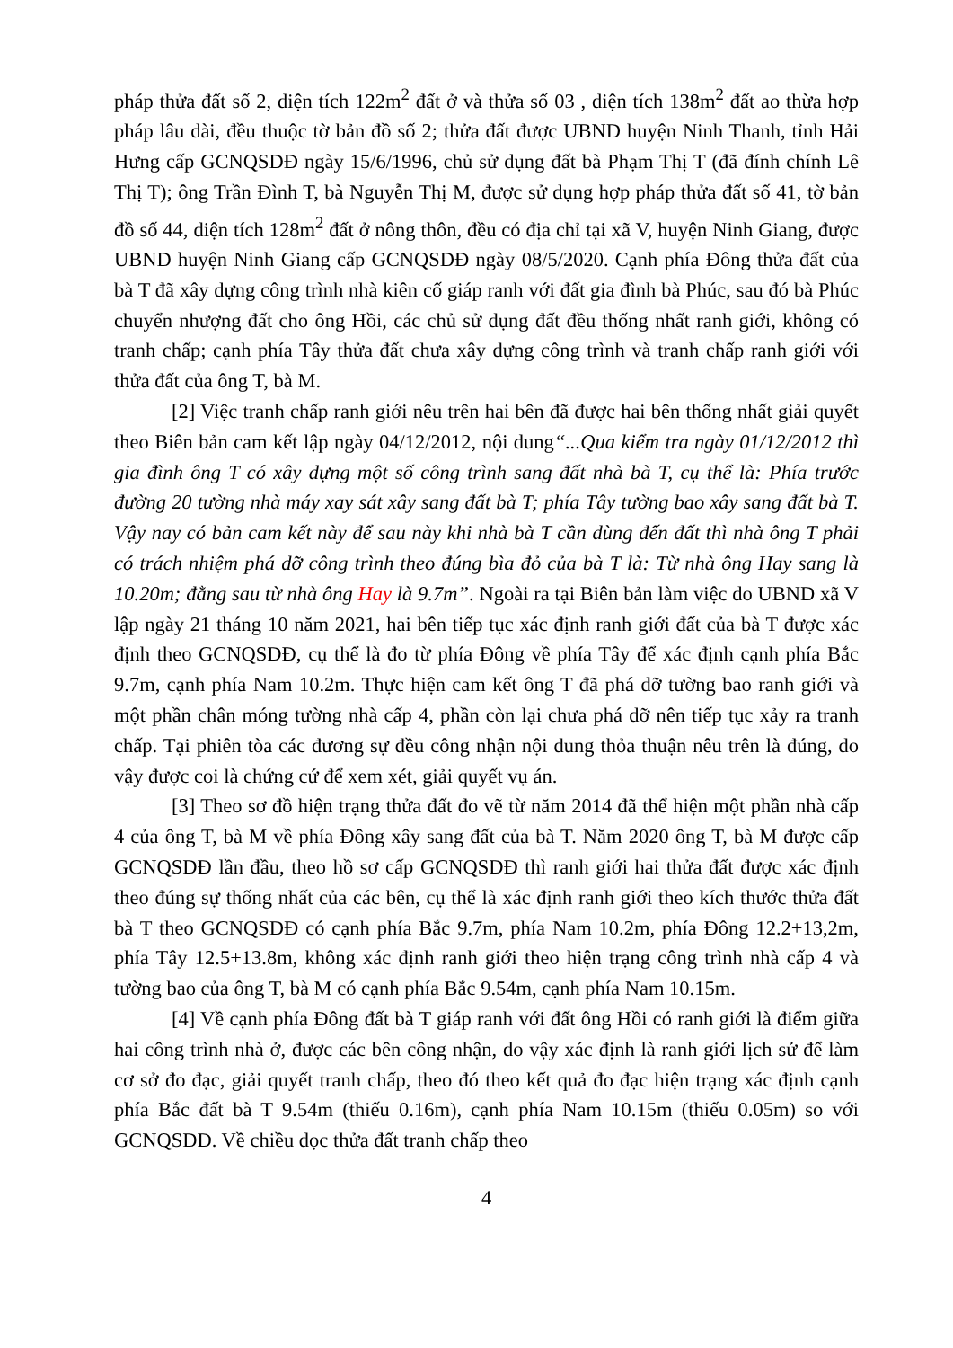pháp thửa đất số 2, diện tích 122m<sup>2</sup> đất ở và thửa số 03 , diện tích 138m<sup>2</sup> đất ao thừa hợp pháp lâu dài, đều thuộc tờ bản đồ số 2; thửa đất được UBND huyện Ninh Thanh, tỉnh Hải Hưng cấp GCNQSDĐ ngày 15/6/1996, chủ sử dụng đất bà Phạm Thị T (đã đính chính Lê Thị T); ông Trần Đình T, bà Nguyễn Thị M, được sử dụng hợp pháp thửa đất số 41, tờ bản đồ số 44, diện tích 128m<sup>2</sup> đất ở nông thôn, đều có địa chỉ tại xã V, huyện Ninh Giang, được UBND huyện Ninh Giang cấp GCNQSDĐ ngày 08/5/2020. Cạnh phía Đông thửa đất của bà T đã xây dựng công trình nhà kiên cố giáp ranh với đất gia đình bà Phúc, sau đó bà Phúc chuyển nhượng đất cho ông Hồi, các chủ sử dụng đất đều thống nhất ranh giới, không có tranh chấp; cạnh phía Tây thửa đất chưa xây dựng công trình và tranh chấp ranh giới với thửa đất của ông T, bà M.
[2] Việc tranh chấp ranh giới nêu trên hai bên đã được hai bên thống nhất giải quyết theo Biên bản cam kết lập ngày 04/12/2012, nội dung“...Qua kiểm tra ngày 01/12/2012 thì gia đình ông T có xây dựng một số công trình sang đất nhà bà T, cụ thể là: Phía trước đường 20 tường nhà máy xay sát xây sang đất bà T; phía Tây tường bao xây sang đất bà T. Vậy nay có bản cam kết này để sau này khi nhà bà T cần dùng đến đất thì nhà ông T phải có trách nhiệm phá dỡ công trình theo đúng bìa đỏ của bà T là: Từ nhà ông Hay sang là 10.20m; đằng sau từ nhà ông Hay là 9.7m”. Ngoài ra tại Biên bản làm việc do UBND xã V lập ngày 21 tháng 10 năm 2021, hai bên tiếp tục xác định ranh giới đất của bà T được xác định theo GCNQSDĐ, cụ thể là đo từ phía Đông về phía Tây để xác định cạnh phía Bắc 9.7m, cạnh phía Nam 10.2m. Thực hiện cam kết ông T đã phá dỡ tường bao ranh giới và một phần chân móng tường nhà cấp 4, phần còn lại chưa phá dỡ nên tiếp tục xảy ra tranh chấp. Tại phiên tòa các đương sự đều công nhận nội dung thỏa thuận nêu trên là đúng, do vậy được coi là chứng cứ để xem xét, giải quyết vụ án.
[3] Theo sơ đồ hiện trạng thửa đất đo vẽ từ năm 2014 đã thể hiện một phần nhà cấp 4 của ông T, bà M về phía Đông xây sang đất của bà T. Năm 2020 ông T, bà M được cấp GCNQSDĐ lần đầu, theo hồ sơ cấp GCNQSDĐ thì ranh giới hai thửa đất được xác định theo đúng sự thống nhất của các bên, cụ thể là xác định ranh giới theo kích thước thửa đất bà T theo GCNQSDĐ có cạnh phía Bắc 9.7m, phía Nam 10.2m, phía Đông 12.2+13,2m, phía Tây 12.5+13.8m, không xác định ranh giới theo hiện trạng công trình nhà cấp 4 và tường bao của ông T, bà M có cạnh phía Bắc 9.54m, cạnh phía Nam 10.15m.
[4] Về cạnh phía Đông đất bà T giáp ranh với đất ông Hồi có ranh giới là điểm giữa hai công trình nhà ở, được các bên công nhận, do vậy xác định là ranh giới lịch sử để làm cơ sở đo đạc, giải quyết tranh chấp, theo đó theo kết quả đo đạc hiện trạng xác định cạnh phía Bắc đất bà T 9.54m (thiếu 0.16m), cạnh phía Nam 10.15m (thiếu 0.05m) so với GCNQSDĐ. Về chiều dọc thửa đất tranh chấp theo
4